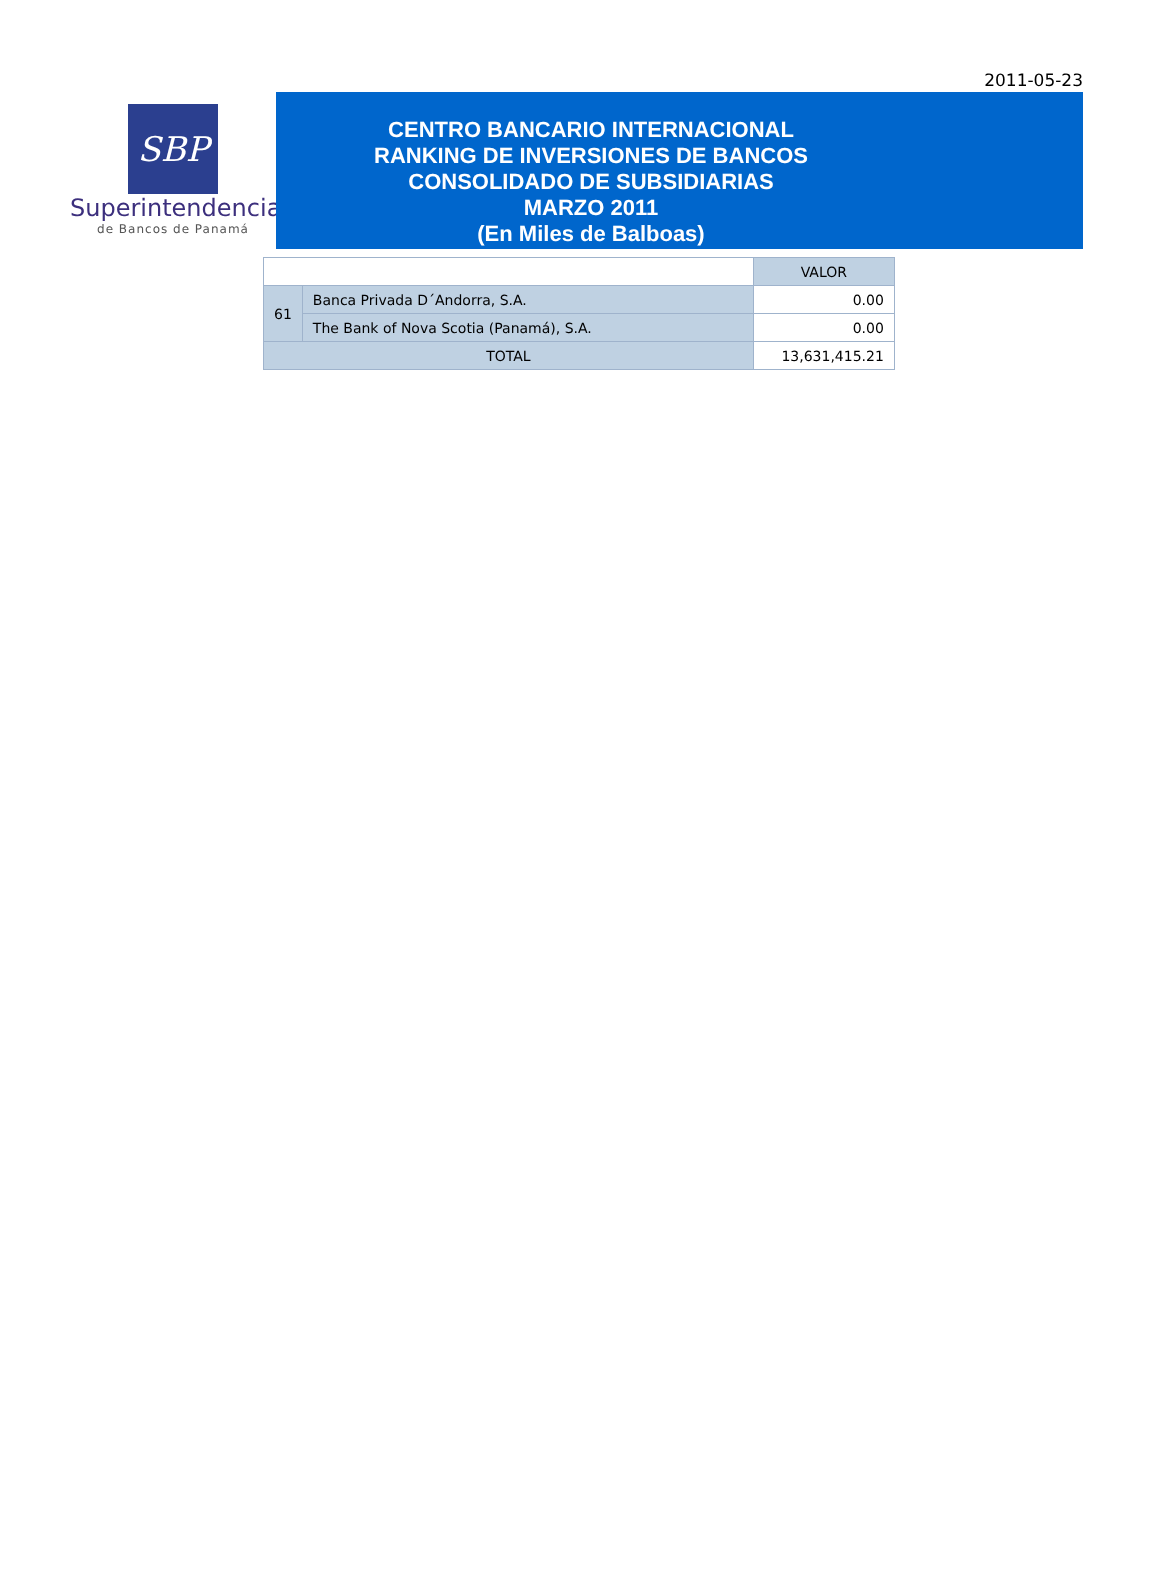2011-05-23
SBP
Superintendencia
de Bancos de Panamá
CENTRO BANCARIO INTERNACIONAL
RANKING DE INVERSIONES DE BANCOS
CONSOLIDADO DE SUBSIDIARIAS
MARZO 2011
(En Miles de Balboas)
| | | VALOR |
| --- | --- | --- |
| 61 | Banca Privada D´Andorra, S.A. | 0.00 |
| | The Bank of Nova Scotia (Panamá), S.A. | 0.00 |
| TOTAL | | 13,631,415.21 |